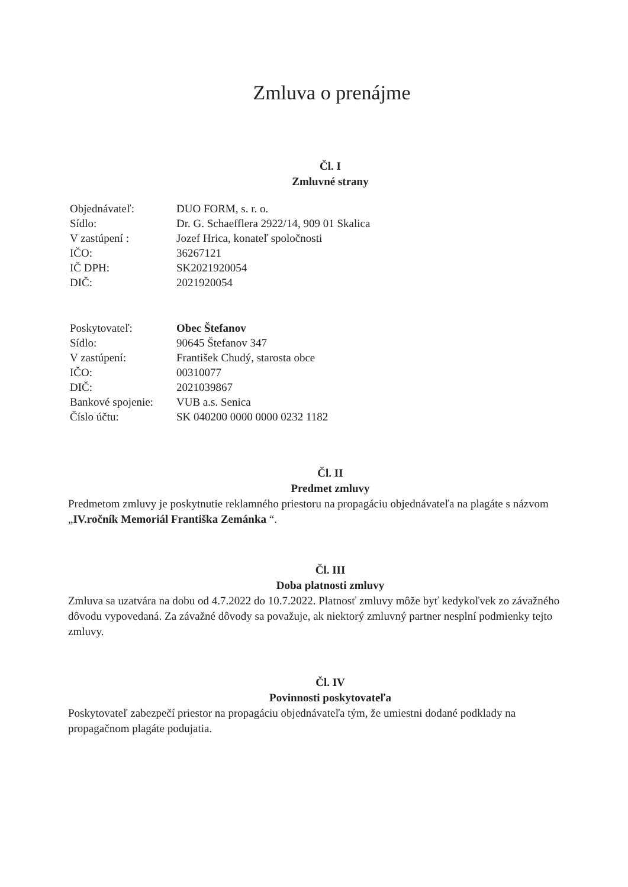Zmluva o prenájme
Čl. I
Zmluvné strany
| Objednávateľ: | DUO FORM, s. r. o. |
| Sídlo: | Dr. G. Schaefflera 2922/14, 909 01 Skalica |
| V zastúpení : | Jozef Hrica, konateľ spoločnosti |
| IČO: | 36267121 |
| IČ DPH: | SK2021920054 |
| DIČ: | 2021920054 |
| Poskytovateľ: | Obec Štefanov |
| Sídlo: | 90645 Štefanov 347 |
| V zastúpení: | František Chudý, starosta obce |
| IČO: | 00310077 |
| DIČ: | 2021039867 |
| Bankové spojenie: | VUB a.s. Senica |
| Číslo účtu: | SK 040200 0000 0000 0232 1182 |
Čl. II
Predmet zmluvy
Predmetom zmluvy je poskytnutie reklamného priestoru na propagáciu objednávateľa na plagáte s názvom „IV.ročník Memoriál Františka Zemánka “.
Čl. III
Doba platnosti zmluvy
Zmluva sa uzatvára na dobu od 4.7.2022 do 10.7.2022. Platnosť zmluvy môže byť kedykoľvek zo závažného dôvodu vypovedaná. Za závažné dôvody sa považuje, ak niektorý zmluvný partner nesplní podmienky tejto zmluvy.
Čl. IV
Povinnosti poskytovateľa
Poskytovateľ zabezpečí priestor na propagáciu objednávateľa tým, že umiestni dodané podklady na propagačnom plagáte podujatia.